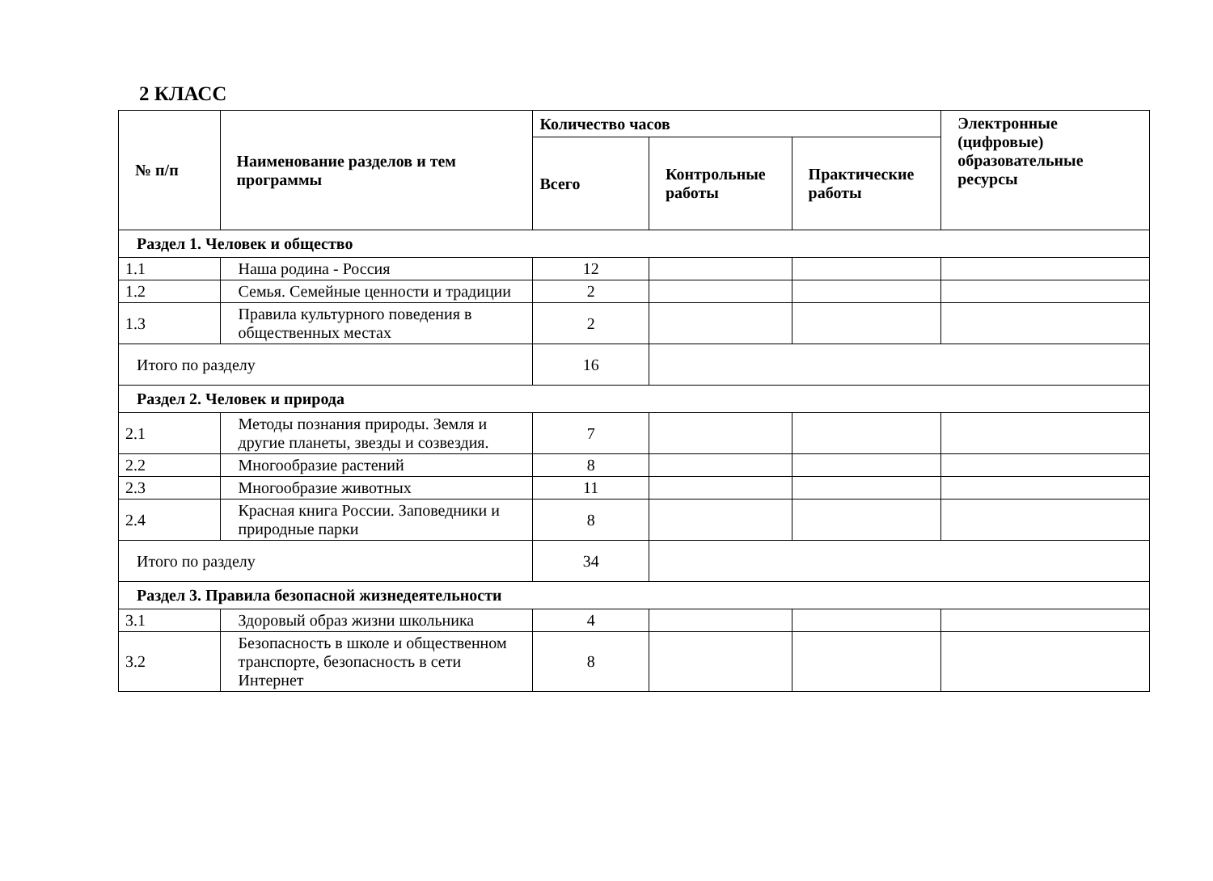2 КЛАСС
| № п/п | Наименование разделов и тем программы | Количество часов | | | Электронные (цифровые) образовательные ресурсы |
| --- | --- | --- | --- | --- | --- |
| | | Всего | Контрольные работы | Практические работы | |
| Раздел 1. Человек и общество | | | | | |
| 1.1 | Наша родина - Россия | 12 | | | |
| 1.2 | Семья. Семейные ценности и традиции | 2 | | | |
| 1.3 | Правила культурного поведения в общественных местах | 2 | | | |
| Итого по разделу | | 16 | | | |
| Раздел 2. Человек и природа | | | | | |
| 2.1 | Методы познания природы. Земля и другие планеты, звезды и созвездия. | 7 | | | |
| 2.2 | Многообразие растений | 8 | | | |
| 2.3 | Многообразие животных | 11 | | | |
| 2.4 | Красная книга России. Заповедники и природные парки | 8 | | | |
| Итого по разделу | | 34 | | | |
| Раздел 3. Правила безопасной жизнедеятельности | | | | | |
| 3.1 | Здоровый образ жизни школьника | 4 | | | |
| 3.2 | Безопасность в школе и общественном транспорте, безопасность в сети Интернет | 8 | | | |